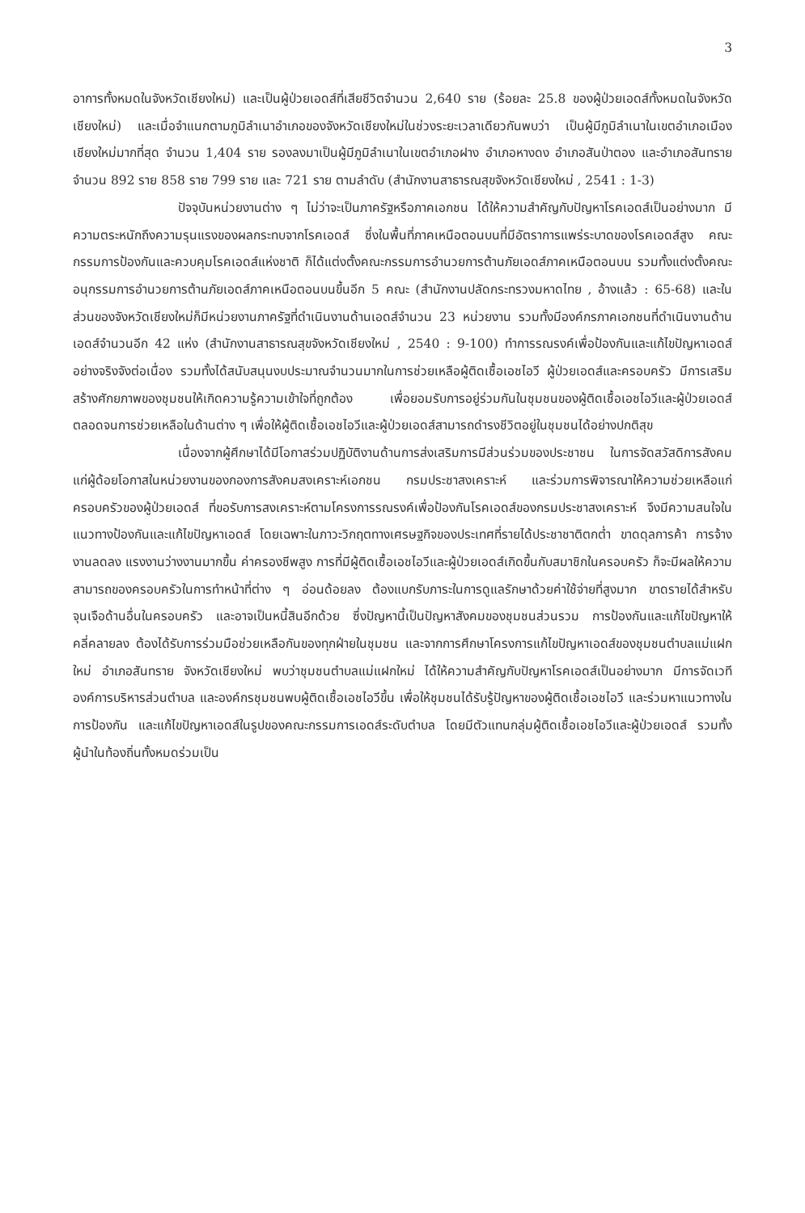3
อาการทั้งหมดในจังหวัดเชียงใหม่) และเป็นผู้ป่วยเอดส์ที่เสียชีวิตจำนวน 2,640 ราย (ร้อยละ 25.8 ของผู้ป่วยเอดส์ทั้งหมดในจังหวัดเชียงใหม่) และเมื่อจำแนกตามภูมิลำเนาอำเภอของจังหวัดเชียงใหม่ในช่วงระยะเวลาเดียวกันพบว่า เป็นผู้มีภูมิลำเนาในเขตอำเภอเมืองเชียงใหม่มากที่สุด จำนวน 1,404 ราย รองลงมาเป็นผู้มีภูมิลำเนาในเขตอำเภอฝาง อำเภอหางดง อำเภอสันป่าตอง และอำเภอสันทราย จำนวน 892 ราย 858 ราย 799 ราย และ 721 ราย ตามลำดับ (สำนักงานสาธารณสุขจังหวัดเชียงใหม่ , 2541 : 1-3)
ปัจจุบันหน่วยงานต่าง ๆ ไม่ว่าจะเป็นภาครัฐหรือภาคเอกชน ได้ให้ความสำคัญกับปัญหาโรคเอดส์เป็นอย่างมาก มีความตระหนักถึงความรุนแรงของผลกระทบจากโรคเอดส์ ซึ่งในพื้นที่ภาคเหนือตอนบนที่มีอัตราการแพร่ระบาดของโรคเอดส์สูง คณะกรรมการป้องกันและควบคุมโรคเอดส์แห่งชาติ ก็ได้แต่งตั้งคณะกรรมการอำนวยการต้านภัยเอดส์ภาคเหนือตอนบน รวมทั้งแต่งตั้งคณะอนุกรรมการอำนวยการต้านภัยเอดส์ภาคเหนือตอนบนขึ้นอีก 5 คณะ (สำนักงานปลัดกระทรวงมหาดไทย , อ้างแล้ว : 65-68) และในส่วนของจังหวัดเชียงใหม่ก็มีหน่วยงานภาครัฐที่ดำเนินงานด้านเอดส์จำนวน 23 หน่วยงาน รวมทั้งมีองค์กรภาคเอกชนที่ดำเนินงานด้านเอดส์จำนวนอีก 42 แห่ง (สำนักงานสาธารณสุขจังหวัดเชียงใหม่ , 2540 : 9-100) ทำการรณรงค์เพื่อป้องกันและแก้ไขปัญหาเอดส์อย่างจริงจังต่อเนื่อง รวมทั้งได้สนับสนุนงบประมาณจำนวนมากในการช่วยเหลือผู้ติดเชื้อเอชไอวี ผู้ป่วยเอดส์และครอบครัว มีการเสริมสร้างศักยภาพของชุมชนให้เกิดความรู้ความเข้าใจที่ถูกต้อง เพื่อยอมรับการอยู่ร่วมกันในชุมชนของผู้ติดเชื้อเอชไอวีและผู้ป่วยเอดส์ ตลอดจนการช่วยเหลือในด้านต่าง ๆ เพื่อให้ผู้ติดเชื้อเอชไอวีและผู้ป่วยเอดส์สามารถดำรงชีวิตอยู่ในชุมชนได้อย่างปกติสุข
เนื่องจากผู้ศึกษาได้มีโอกาสร่วมปฏิบัติงานด้านการส่งเสริมการมีส่วนร่วมของประชาชน ในการจัดสวัสดิการสังคมแก่ผู้ด้อยโอกาสในหน่วยงานของกองการสังคมสงเคราะห์เอกชน กรมประชาสงเคราะห์ และร่วมการพิจารณาให้ความช่วยเหลือแก่ครอบครัวของผู้ป่วยเอดส์ ที่ขอรับการสงเคราะห์ตามโครงการรณรงค์เพื่อป้องกันโรคเอดส์ของกรมประชาสงเคราะห์ จึงมีความสนใจในแนวทางป้องกันและแก้ไขปัญหาเอดส์ โดยเฉพาะในภาวะวิกฤตทางเศรษฐกิจของประเทศที่รายได้ประชาชาติตกต่ำ ขาดดุลการค้า การจ้างงานลดลง แรงงานว่างงานมากขึ้น ค่าครองชีพสูง การที่มีผู้ติดเชื้อเอชไอวีและผู้ป่วยเอดส์เกิดขึ้นกับสมาชิกในครอบครัว ก็จะมีผลให้ความสามารถของครอบครัวในการทำหน้าที่ต่าง ๆ อ่อนด้อยลง ต้องแบกรับภาระในการดูแลรักษาด้วยค่าใช้จ่ายที่สูงมาก ขาดรายได้สำหรับจุนเจือด้านอื่นในครอบครัว และอาจเป็นหนี้สินอีกด้วย ซึ่งปัญหานี้เป็นปัญหาสังคมของชุมชนส่วนรวม การป้องกันและแก้ไขปัญหาให้คลี่คลายลง ต้องได้รับการร่วมมือช่วยเหลือกันของทุกฝ่ายในชุมชน และจากการศึกษาโครงการแก้ไขปัญหาเอดส์ของชุมชนตำบลแม่แฝกใหม่ อำเภอสันทราย จังหวัดเชียงใหม่ พบว่าชุมชนตำบลแม่แฝกใหม่ ได้ให้ความสำคัญกับปัญหาโรคเอดส์เป็นอย่างมาก มีการจัดเวทีองค์การบริหารส่วนตำบล และองค์กรชุมชนพบผู้ติดเชื้อเอชไอวีขึ้น เพื่อให้ชุมชนได้รับรู้ปัญหาของผู้ติดเชื้อเอชไอวี และร่วมหาแนวทางในการป้องกัน และแก้ไขปัญหาเอดส์ในรูปของคณะกรรมการเอดส์ระดับตำบล โดยมีตัวแทนกลุ่มผู้ติดเชื้อเอชไอวีและผู้ป่วยเอดส์ รวมทั้งผู้นำในท้องถิ่นทั้งหมดร่วมเป็น